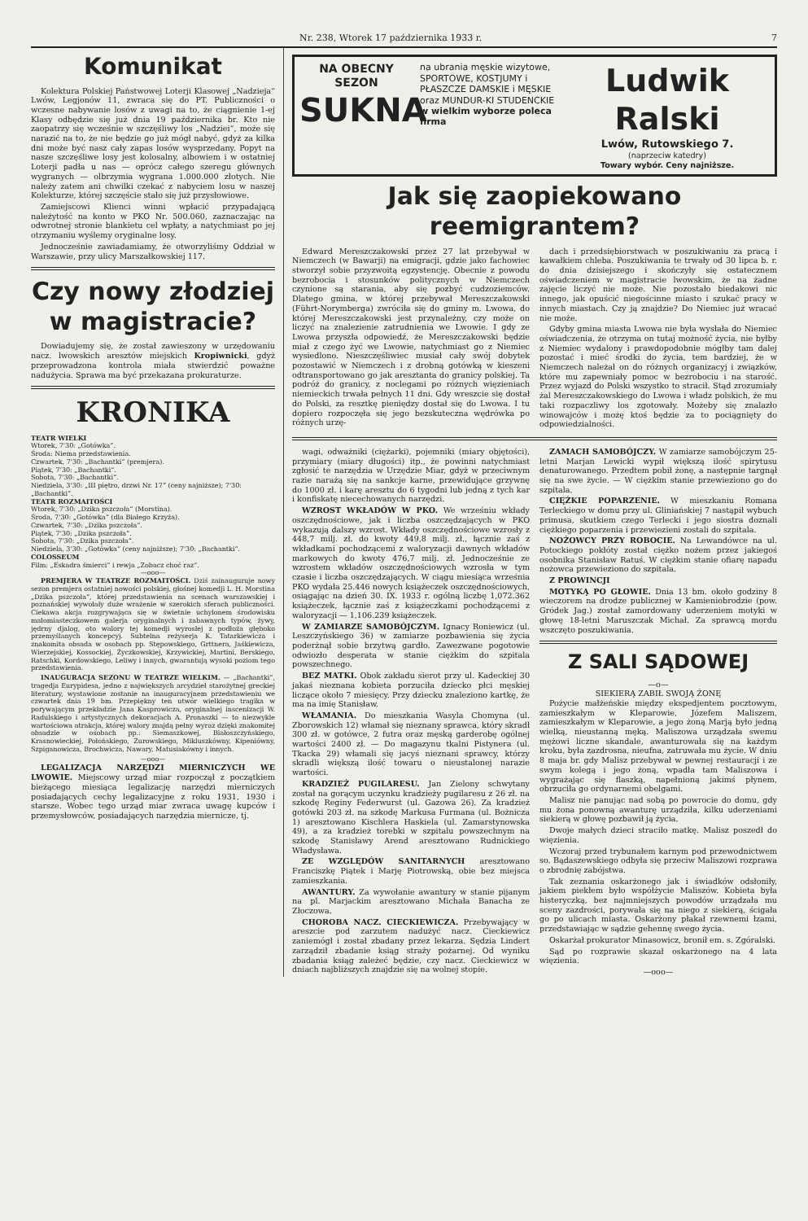Nr. 238, Wtorek 17 października 1933 r. 7
Komunikat
Kolektura Polskiej Państwowej Loterji Klasowej „Nadzieja“ Lwów, Legjonów 11, zwraca się do PT. Publiczności o wczesne nabywanie losów z uwagi na to, że ciągnienie 1-ej Klasy odbędzie się już dnia 19 października br. Kto nie zaopatrzy się wcześnie w szczęśliwy los „Nadziei“, może się narazić na to, że nie będzie go już mógł nabyć, gdyż za kilka dni może być nasz cały zapas losów wysprzedany. Popyt na nasze szczęśliwe losy jest kolosalny, albowiem i w ostatniej Loterji padła u nas — oprócz całego szeregu głównych wygranych — olbrzymia wygrana 1.000.000 złotych. Nie należy zatem ani chwilki czekać z nabyciem losu w naszej Kolekturze, której szczęście stało się już przysłowiowe.
Zamiejscowi Klienci winni wpłacić przypadającą należytość na konto w PKO Nr. 500.060, zaznaczając na odwrotnej stronie blankietu cel wpłaty, a natychmiast po jej otrzymaniu wyślemy oryginalne losy.
Jednocześnie zawiadamiamy, że otworzyliśmy Oddział w Warszawie, przy ulicy Marszałkowskiej 117.
Czy nowy złodziej w magistracie?
Dowiadujemy się, że został zawieszony w urzędowaniu nacz. lwowskich aresztów miejskich Kropiwnicki, gdyż przeprowadzona kontrola miała stwierdzić poważne nadużycia. Sprawa ma być przekazana prokuraturze.
KRONIKA
TEATR WIELKI
Wtorek, 7'30: „Gotówka“.
Środa: Niema przedstawienia.
Czwartek, 7'30: „Bachantki“ (premjera).
Piątek, 7'30: „Bachantki“.
Sobota, 7'30: „Bachantki“.
Niedziela, 3'30: „III piętro, drzwi Nr. 17“ (ceny najniższe); 7'30: „Bachantki“.
TEATR ROZMAITOŚCI
Wtorek, 7'30: „Dzika pszczoła“ (Morstina).
Środa, 7'30: „Gotówka“ (dla Białego Krzyża).
Czwartek, 7'30: „Dzika pszczoła“.
Piątek, 7'30: „Dzika pszczoła“.
Sobota, 7'30: „Dzika pszczoła“.
Niedziela, 3'30: „Gotówka“ (ceny najniższe); 7'30: „Bachantki“.
COLOSSEUM
Film: „Eskadra śmierci“ i rewja „Zobacz choć raz“.
—ooo—
PREMJERA W TEATRZE ROZMAITOŚCI. Dziś zainauguruje nowy sezon premjera ostatniej nowości polskiej, głośnej komedji L. H. Morstina „Dzika pszczoła“, której przedstawienia na scenach warszawskiej i poznańskiej wywołały duże wrażenie w szerokich sferach publiczności. Ciekawa akcja rozgrywająca się w świetnie uchylonem środowisku małomiasteczkowem galerja oryginalnych i zabawnych typów, żywy, jędrny djalog, oto walory tej komedji wyrosłej z podłoża głęboko przemyślanych koncepcyj. Subtelna reżyserja K. Tatarkiewicza i znakomita obsada w osobach pp. Stępowskiego, Grttnera, Jaśkiewicza, Wierzejskiej, Kossockiej, Życzkowskiej, Krzywickiej, Martini, Berskiego, Ratschki, Kordowskiego, Leliwy i innych, gwarantują wysoki poziom tego przedstawienia.
INAUGURACJA SEZONU W TEATRZE WIELKIM. — „Bachantki“, tragedja Eurypidesa, jedno z największych arcydzieł starożytnej greckiej literatury, wystawione zostanie na inauguracyjnem przedstawieniu we czwartek dnia 19 bm. Przepiękny ten utwór wielkiego tragika w porywającym przekładzie Jana Kasprowicza, oryginalnej inscenizacji W. Radulskiego i artystycznych dekoracjach A. Pronaszki — to niezwykle wartościowa atrakcja, której walory znajdą pełny wyraz dzięki znakomitej obsadzie w osobach pp.: Siemaszkowej, Białoszczyńskiego, Krasnowieckiej, Połońskiego, Żurowskiego, Mikluszkówny, Kipeniówny, Szpiganowicza, Brochwicza, Nawary, Matusiakówny i innych.
—ooo—
LEGALIZACJA NARZĘDZI MIERNICZYCH WE LWOWIE. Miejscowy urząd miar rozpoczął z początkiem bieżącego miesiąca legalizację narzędzi mierniczych posiadających cechy legalizacyjne z roku 1931, 1930 i starsze. Wobec tego urząd miar zwraca uwagę kupców i przemysłowców, posiadających narzędzia miernicze, tj.
NA OBECNY SEZON
SUKNA
na ubrania męskie wizytowe, SPORTOWE, KOSTJUMY i PŁASZCZE DAMSKIE i MĘSKIE oraz MUNDUR-KI STUDENCKIE
w wielkim wyborze poleca
firma
Ludwik Ralski
Lwów, Rutowskiego 7.
(naprzeciw katedry)
Towary wybór. Ceny najniższe.
Jak się zaopiekowano reemigrantem?
Edward Mereszczakowski przez 27 lat przebywał w Niemczech (w Bawarji) na emigracji, gdzie jako fachowiec stworzył sobie przyzwoitą egzystencję. Obecnie z powodu bezrobocia i stosunków politycznych w Niemczech czynione są starania, aby się pozbyć cudzoziemców. Dlatego gmina, w której przebywał Mereszczakowski (Führt-Norymberga) zwróciła się do gminy m. Lwowa, do której Mereszczakowski jest przynależny, czy może on liczyć na znalezienie zatrudnienia we Lwowie. I gdy ze Lwowa przyszła odpowiedź, że Mereszczakowski będzie miał z czego żyć we Lwowie, natychmiast go z Niemiec wysiedlono. Nieszczęśliwiec musiał cały swój dobytek pozostawić w Niemczech i z drobną gotówką w kieszeni odtransportowano go jak aresztanta do granicy polskiej. Ta podróż do granicy, z noclegami po różnych więzieniach niemieckich trwała pełnych 11 dni. Gdy wreszcie się dostał do Polski, za resztkę pieniędzy dostał się do Lwowa. I tu dopiero rozpoczęła się jego bezskuteczna wędrówka po różnych urzę-
dach i przedsiębiorstwach w poszukiwaniu za pracą i kawałkiem chleba. Poszukiwania te trwały od 30 lipca b. r. do dnia dzisiejszego i skończyły się ostatecznem oświadczeniem w magistracie lwowskim, że na żadne zajęcie liczyć nie może. Nie pozostało biedakowi nic innego, jak opuścić niegościnne miasto i szukać pracy w innych miastach. Czy ją znajdzie? Do Niemiec już wracać nie może.
Gdyby gmina miasta Lwowa nie była wysłała do Niemiec oświadczenia, że otrzyma on tutaj możność życia, nie byłby z Niemiec wydalony i prawdopodobnie mógłby tam dalej pozostać i mieć środki do życia, tem bardziej, że w Niemczech należał on do różnych organizacyj i związków, które mu zapewniały pomoc w bezrobociu i na starość. Przez wyjazd do Polski wszystko to stracił. Stąd zrozumiały żal Mereszczakowskiego do Lwowa i władz polskich, że mu taki rozpaczliwy los zgotowały. Możeby się znalazło winowajców i możę ktoś będzie za to pociągnięty do odpowiedzialności.
wagi, odważniki (ciężarki), pojemniki (miary objętości), przymiary (miary długości) itp., że powinni natychmiast zgłosić te narzędzia w Urzędzie Miar, gdyż w przeciwnym razie narażą się na sankcje karne, przewidujące grzywnę do 1000 zł. i karę aresztu do 6 tygodni lub jedną z tych kar i konfiskatę niecechowanych narzędzi.
WZROST WKŁADÓW W PKO. We wrześniu wkłady oszczędnościowe, jak i liczba oszczędzających w PKO wykazują dalszy wzrost. Wkłady oszczędnościowe wzrosły z 448,7 milj. zł. do kwoty 449,8 milj. zł., łącznie zaś z wkładkami pochodzącemi z waloryzacji dawnych wkładów markowych do kwoty 476,7 milj. zł. Jednocześnie ze wzrostem wkładów oszczędnościowych wzrosła w tym czasie i liczba oszczędzających. W ciągu miesiąca września PKO wydała 25.446 nowych książeczek oszczędnościowych, osiągając na dzień 30. IX. 1933 r. ogólną liczbę 1,072.362 książeczek, łącznie zaś z książeczkami pochodzącemi z waloryzacji — 1,106.239 książeczek.
W ZAMIARZE SAMOBÓJCZYM. Ignacy Roniewicz (ul. Leszczyńskiego 36) w zamiarze pozbawienia się życia poderżnął sobie brzytwą gardło. Zawezwane pogotowie odwiozło desperata w stanie ciężkim do szpitala powszechnego.
BEZ MATKI. Obok zakładu sierot przy ul. Kadeckiej 30 jakaś nieznana kobieta porzuciła dziecko płci męskiej liczące około 7 miesięcy. Przy dziecku znaleziono kartkę, że ma na imię Stanisław.
WŁAMANIA. Do mieszkania Wasyla Chomyna (ul. Zborowskich 12) włamał się nieznany sprawca, który skradł 300 zł. w gotówce, 2 futra oraz męską garderobę ogólnej wartości 2400 zł. — Do magazynu tkalni Pistynera (ul. Tkacka 29) włamali się jacyś nieznani sprawcy, którzy skradli większą ilość towaru o nieustalonej narazie wartości.
KRADZIEŻ PUGILARESU. Jan Zielony schwytany został na gorącym uczynku kradzieży pugilaresu z 26 zł. na szkodę Reginy Federwurst (ul. Gazowa 26). Za kradzież gotówki 203 zł. na szkodę Markusa Furmana (ul. Bożnicza 1) aresztowano Kischlera Haskiela (ul. Zamarstynowska 49), a za kradzież torebki w szpitalu powszechnym na szkodę Stanisławy Arend aresztowano Rudnickiego Władysława.
ZE WZGLĘDÓW SANITARNYCH aresztowano Franciszkę Piątek i Marję Piotrowską, obie bez miejsca zamieszkania.
AWANTURY. Za wywołanie awantury w stanie pijanym na pl. Marjackim aresztowano Michała Banacha ze Złoczowa.
CHOROBA NACZ. CIECKIEWICZA. Przebywający w areszcie pod zarzutem nadużyć nacz. Cieckiewicz zaniemógł i został zbadany przez lekarza. Sędzia Lindert zarządził zbadanie ksiąg straży pożarnej. Od wyniku zbadania ksiąg zależeć będzie, czy nacz. Cieckiewicz w dniach najbliższych znajdzie się na wolnej stopie.
ZAMACH SAMOBÓJCZY. W zamiarze samobójczym 25-letni Marjan Lewicki wypił większą ilość spirytusu denaturowanego. Przedtem pobił żonę, a następnie targnął się na swe życie. — W ciężkim stanie przewieziono go do szpitala.
CIĘŻKIE POPARZENIE. W mieszkaniu Romana Terleckiego w domu przy ul. Gliniańskiej 7 nastąpił wybuch primusa, skutkiem czego Terlecki i jego siostra doznali ciężkiego poparzenia i przewiezieni zostali do szpitala.
NOŻOWCY PRZY ROBOCIE. Na Lewandówce na ul. Potockiego pokłóty został ciężko nożem przez jakiegoś osobnika Stanisław Ratuś. W ciężkim stanie ofiarę napadu nożowca przewieziono do szpitala.
Z PROWINCJI
MOTYKĄ PO GŁOWIE. Dnia 13 bm. około godziny 8 wieczorem na drodze publicznej w Kamieniobrodzie (pow. Gródek Jag.) został zamordowany uderzeniem motyki w głowę 18-letni Maruszczak Michał. Za sprawcą mordu wszczęto poszukiwania.
Z SALI SĄDOWEJ
—o— SIEKIERĄ ZABIŁ SWOJĄ ŻONĘ
Pożycie małżeńskie między ekspedjentem pocztowym, zamieszkałym w Kleparowie, Józefem Maliszem, zamieszkałym w Kleparowie, a jego żoną Marją było jedną wielką, nieustanną męką. Maliszowa urządzała swemu mężowi liczne skandale, awanturowała się na każdym kroku, była zazdrosna, nieufna, zatruwała mu życie. W dniu 8 maja br. gdy Malisz przebywał w pewnej restauracji i ze swym kolegą i jego żoną, wpadła tam Maliszowa i wygrażając się flaszką, napełnioną jakimś płynem, obrzuciła go ordynarnemi obelgami.
Malisz nie panując nad sobą po powrocie do domu, gdy mu żona ponowną awanturę urządziła, kilku uderzeniami siekierą w głowę pozbawił ją życia.
Dwoje małych dzieci straciło matkę. Malisz poszedł do więzienia.
Wczoraj przed trybunałem karnym pod przewodnictwem so. Bądaszewskiego odbyła się przeciw Maliszowi rozprawa o zbrodnię zabójstwa.
Tak zeznania oskarżonego jak i świadków odsłoniły, jakiem piekłem było współżycie Maliszów. Kobieta była histeryczką, bez najmniejszych powodów urządzała mu sceny zazdrości, porywała się na niego z siekierą, ścigała go po ulicach miasta. Oskarżony płakał rzewnemi łzami, przedstawiając w sądzie gehennę swego życia.
Oskarżał prokurator Minasowicz, bronił em. s. Zgóralski.
Sąd po rozprawie skazał oskarżonego na 4 lata więzienia.
—ooo—